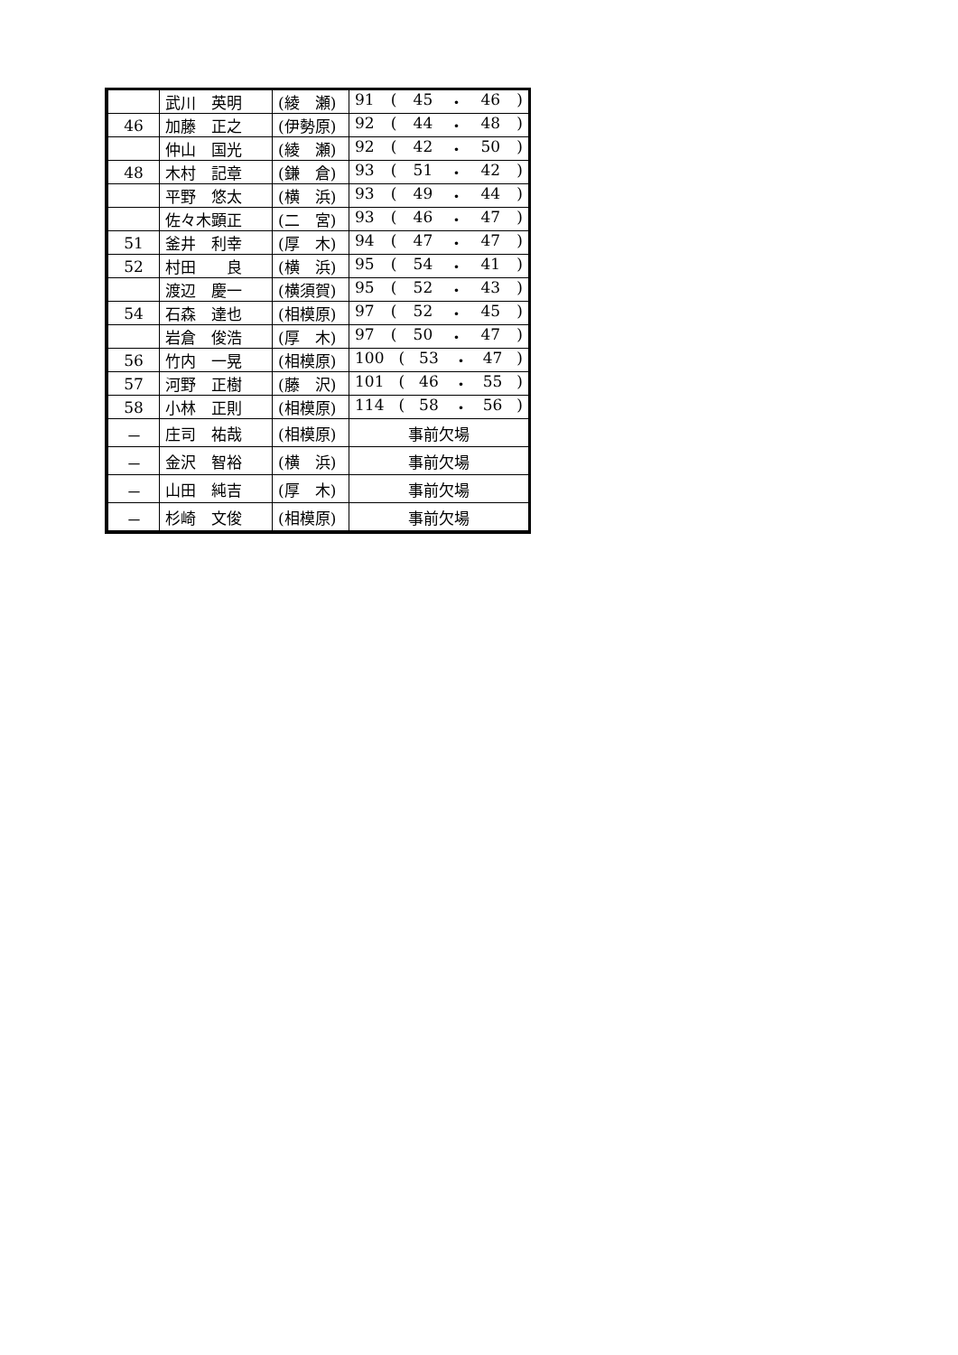| | 武川 英明 | (綾 瀬) | 91 ( 45 ・ 46 ) |
| 46 | 加藤 正之 | (伊勢原) | 92 ( 44 ・ 48 ) |
| | 仲山 国光 | (綾 瀬) | 92 ( 42 ・ 50 ) |
| 48 | 木村 記章 | (鎌 倉) | 93 ( 51 ・ 42 ) |
| | 平野 悠太 | (横 浜) | 93 ( 49 ・ 44 ) |
| | 佐々木顕正 | (二 宮) | 93 ( 46 ・ 47 ) |
| 51 | 釜井 利幸 | (厚 木) | 94 ( 47 ・ 47 ) |
| 52 | 村田 良 | (横 浜) | 95 ( 54 ・ 41 ) |
| | 渡辺 慶一 | (横須賀) | 95 ( 52 ・ 43 ) |
| 54 | 石森 達也 | (相模原) | 97 ( 52 ・ 45 ) |
| | 岩倉 俊浩 | (厚 木) | 97 ( 50 ・ 47 ) |
| 56 | 竹内 一晃 | (相模原) | 100 ( 53 ・ 47 ) |
| 57 | 河野 正樹 | (藤 沢) | 101 ( 46 ・ 55 ) |
| 58 | 小林 正則 | (相模原) | 114 ( 58 ・ 56 ) |
| － | 庄司 祐哉 | (相模原) | 事前欠場 |
| － | 金沢 智裕 | (横 浜) | 事前欠場 |
| － | 山田 純吉 | (厚 木) | 事前欠場 |
| － | 杉崎 文俊 | (相模原) | 事前欠場 |